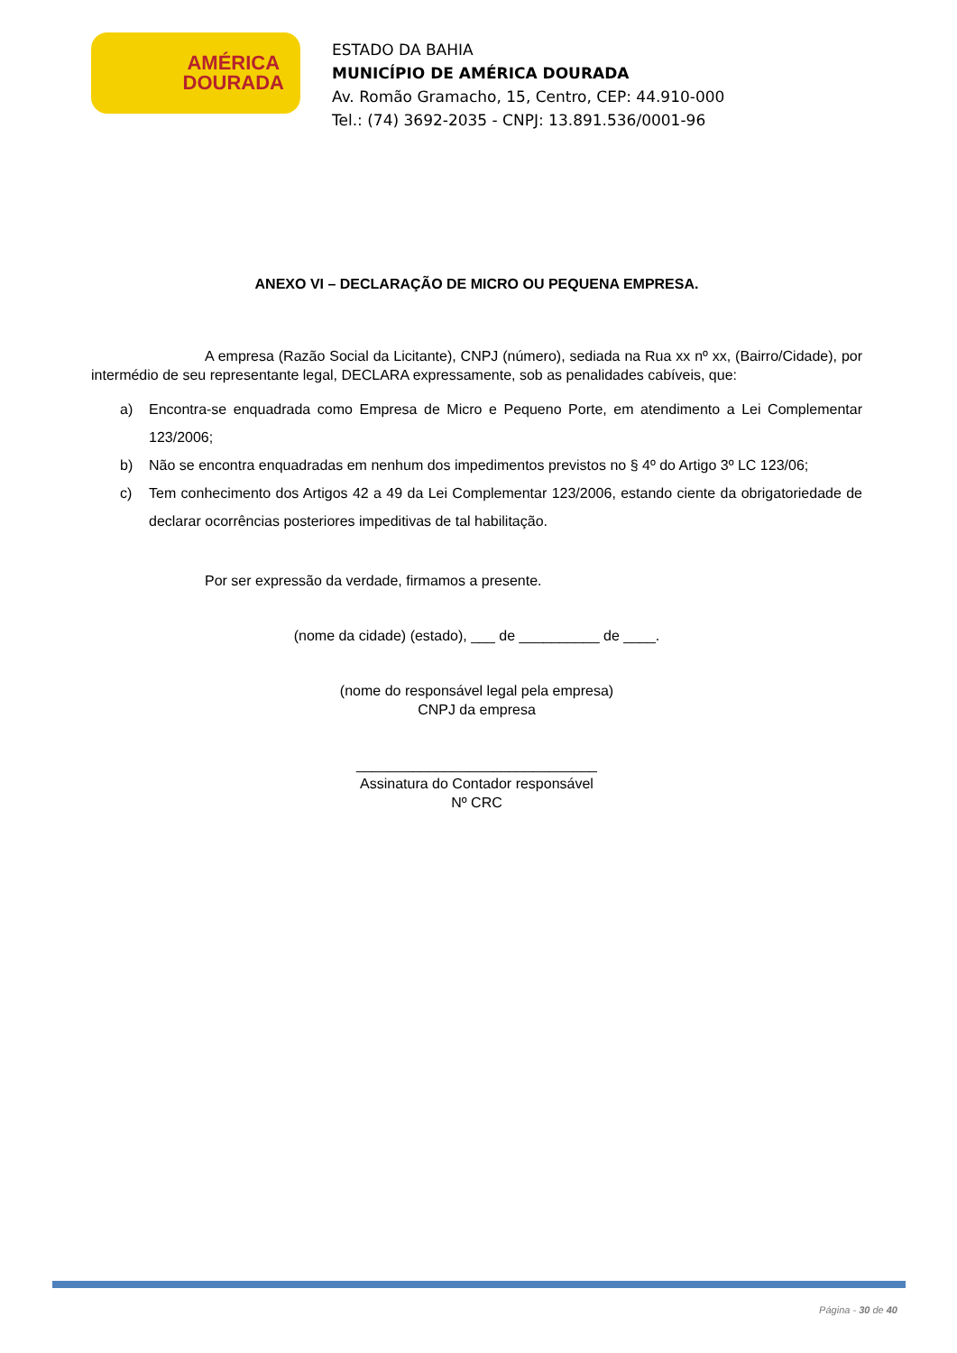AMÉRICA
DOURADA
ESTADO DA BAHIA
MUNICÍPIO DE AMÉRICA DOURADA
Av. Romão Gramacho, 15, Centro, CEP: 44.910-000
Tel.: (74) 3692-2035 - CNPJ: 13.891.536/0001-96
ANEXO VI – DECLARAÇÃO DE MICRO OU PEQUENA EMPRESA.
A empresa (Razão Social da Licitante), CNPJ (número), sediada na Rua xx nº xx, (Bairro/Cidade), por intermédio de seu representante legal, DECLARA expressamente, sob as penalidades cabíveis, que:
a) Encontra-se enquadrada como Empresa de Micro e Pequeno Porte, em atendimento a Lei Complementar 123/2006;
b) Não se encontra enquadradas em nenhum dos impedimentos previstos no § 4º do Artigo 3º LC 123/06;
c) Tem conhecimento dos Artigos 42 a 49 da Lei Complementar 123/2006, estando ciente da obrigatoriedade de declarar ocorrências posteriores impeditivas de tal habilitação.
Por ser expressão da verdade, firmamos a presente.
(nome da cidade) (estado), ___ de __________ de ____.
(nome do responsável legal pela empresa)
CNPJ da empresa
______________________________
Assinatura do Contador responsável
Nº CRC
Página - 30 de 40